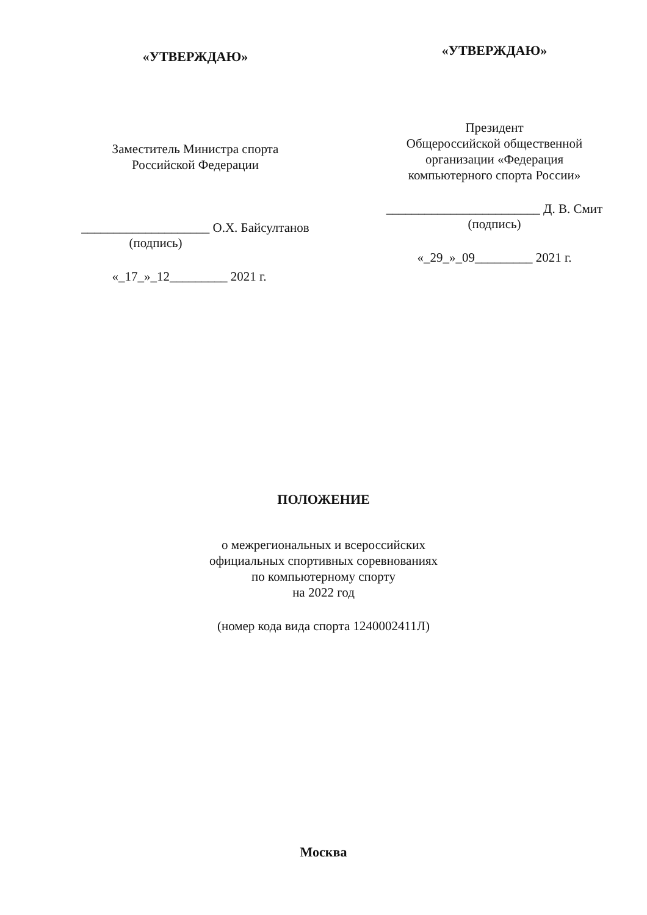«УТВЕРЖДАЮ»
Заместитель Министра спорта
Российской Федерации
____________________ О.Х. Байсултанов
(подпись)
«_17_»_12_________ 2021 г.
«УТВЕРЖДАЮ»
Президент
Общероссийской общественной
организации «Федерация
компьютерного спорта России»
________________________ Д. В. Смит
(подпись)
«_29_»_09_________ 2021 г.
ПОЛОЖЕНИЕ
о межрегиональных и всероссийских
официальных спортивных соревнованиях
по компьютерному спорту
на 2022 год
(номер кода вида спорта 1240002411Л)
Москва